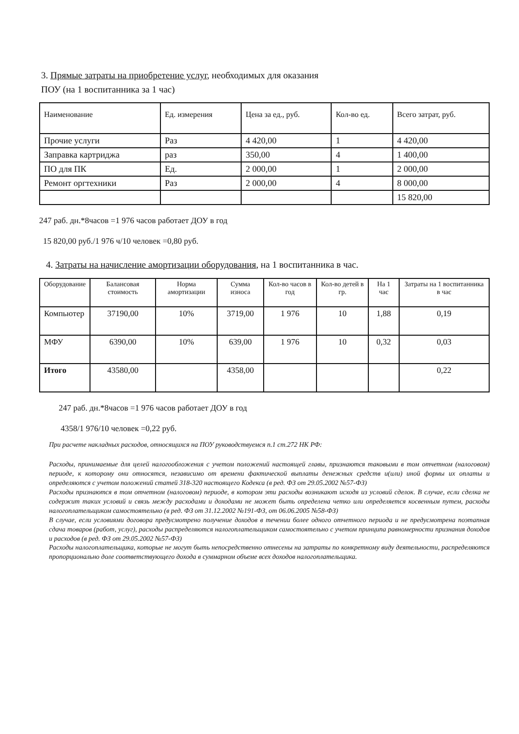3. Прямые затраты на приобретение услуг, необходимых для оказания
ПОУ (на 1 воспитанника за 1 час)
| Наименование | Ед. измерения | Цена за ед., руб. | Кол-во ед. | Всего затрат, руб. |
| --- | --- | --- | --- | --- |
| Прочие услуги | Раз | 4 420,00 | 1 | 4 420,00 |
| Заправка картриджа | раз | 350,00 | 4 | 1 400,00 |
| ПО для ПК | Ед. | 2 000,00 | 1 | 2 000,00 |
| Ремонт оргтехники | Раз | 2 000,00 | 4 | 8 000,00 |
| | | | | 15 820,00 |
247 раб. дн.*8часов =1 976 часов работает ДОУ в год
15 820,00 руб./1 976 ч/10 человек =0,80 руб.
4. Затраты на начисление амортизации оборудования, на 1 воспитанника в час.
| Оборудование | Балансовая стоимость | Норма амортизации | Сумма износа | Кол-во часов в год | Кол-во детей в гр. | На 1 час | Затраты на 1 воспитанника в час |
| --- | --- | --- | --- | --- | --- | --- | --- |
| Компьютер | 37190,00 | 10% | 3719,00 | 1 976 | 10 | 1,88 | 0,19 |
| МФУ | 6390,00 | 10% | 639,00 | 1 976 | 10 | 0,32 | 0,03 |
| Итого | 43580,00 | | 4358,00 | | | | 0,22 |
247 раб. дн.*8часов =1 976 часов работает ДОУ в год
4358/1 976/10 человек =0,22 руб.
При расчете накладных расходов, относящихся на ПОУ руководствуемся п.1 ст.272 НК РФ:
Расходы, принимаемые для целей налогообложения с учетом положений настоящей главы, признаются таковыми в том отчетном (налоговом) периоде, к которому они относятся, независимо от времени фактической выплаты денежных средств и(или) иной формы их оплаты и определяются с учетом положений статей 318-320 настоящего Кодекса (в ред. ФЗ от 29.05.2002 №57-ФЗ)
Расходы признаются в том отчетном (налоговом) периоде, в котором эти расходы возникают исходя из условий сделок. В случае, если сделка не содержит таких условий и связь между расходами и доходами не может быть определена четко или определяется косвенным путем, расходы налогоплательщиком самостоятельно (в ред. ФЗ от 31.12.2002 №191-ФЗ, от 06.06.2005 №58-ФЗ)
В случае, если условиями договора предусмотрено получение доходов в течении более одного отчетного периода и не предусмотрена поэтапная сдача товаров (работ, услуг), расходы распределяются налогоплательщиком самостоятельно с учетом принципа равномерности признания доходов и расходов (в ред. ФЗ от 29.05.2002 №57-ФЗ)
Расходы налогоплательщика, которые не могут быть непосредственно отнесены на затраты по конкретному виду деятельности, распределяются пропорционально доле соответствующего дохода в суммарном объеме всех доходов налогоплательщика.